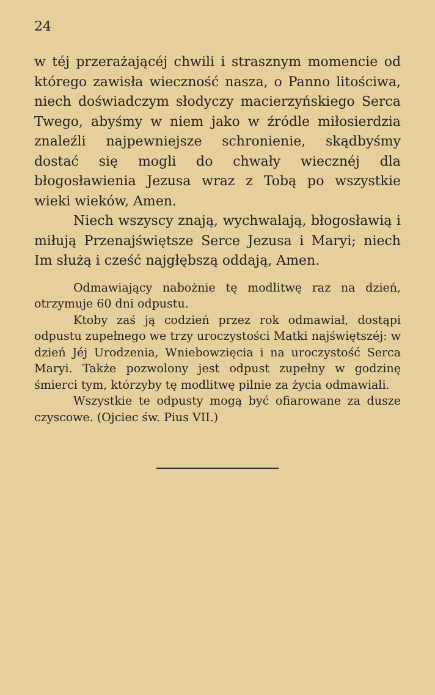24
w téj przerażającéj chwili i strasznym momencie od którego zawisła wieczność nasza, o Panno litościwa, niech doświadczym słodyczy macierzyńskiego Serca Twego, abyśmy w niem jako w źródle miłosierdzia znaleźli najpewniejsze schronienie, skądbyśmy dostać się mogli do chwały wiecznéj dla błogosławienia Jezusa wraz z Tobą po wszystkie wieki wieków, Amen.
Niech wszyscy znają, wychwalają, błogosławią i miłują Przenajświętsze Serce Jezusa i Maryi; niech Im służą i cześć najgłębszą oddają, Amen.
Odmawiający nabożnie tę modlitwę raz na dzień, otrzymuje 60 dni odpustu.
Ktoby zaś ją codzień przez rok odmawiał, dostąpi odpustu zupełnego we trzy uroczystości Matki najświętszéj: w dzień Jéj Urodzenia, Wniebowzięcia i na uroczystość Serca Maryi. Także pozwolony jest odpust zupełny w godzinę śmierci tym, którzyby tę modlitwę pilnie za życia odmawiali.
Wszystkie te odpusty mogą być ofiarowane za dusze czyscowe. (Ojciec św. Pius VII.)